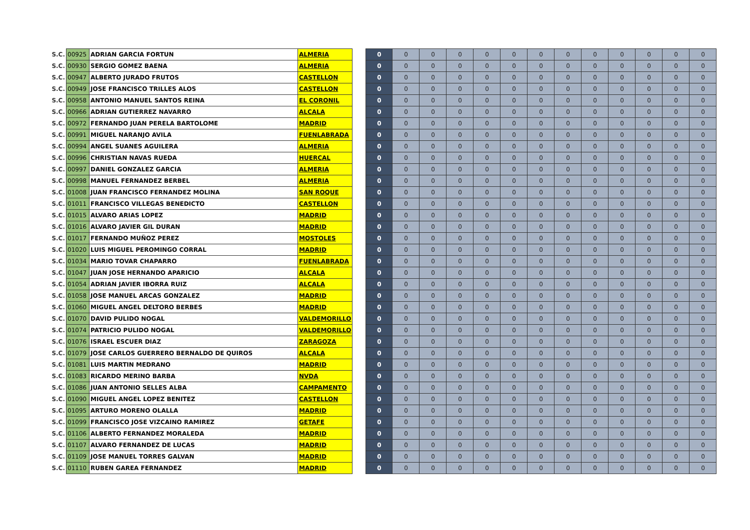| S.C. | 00925 | ADRIAN GARCIA FORTUN | ALMERIA | | 0 | 0 | 0 | 0 | 0 | 0 | 0 | 0 | 0 | 0 | 0 | 0 | 0 |
| S.C. | 00930 | SERGIO GOMEZ BAENA | ALMERIA | | 0 | 0 | 0 | 0 | 0 | 0 | 0 | 0 | 0 | 0 | 0 | 0 | 0 |
| S.C. | 00947 | ALBERTO JURADO FRUTOS | CASTELLON | | 0 | 0 | 0 | 0 | 0 | 0 | 0 | 0 | 0 | 0 | 0 | 0 | 0 |
| S.C. | 00949 | JOSE FRANCISCO TRILLES ALOS | CASTELLON | | 0 | 0 | 0 | 0 | 0 | 0 | 0 | 0 | 0 | 0 | 0 | 0 | 0 |
| S.C. | 00958 | ANTONIO MANUEL SANTOS REINA | EL CORONIL | | 0 | 0 | 0 | 0 | 0 | 0 | 0 | 0 | 0 | 0 | 0 | 0 | 0 |
| S.C. | 00966 | ADRIAN GUTIERREZ NAVARRO | ALCALA | | 0 | 0 | 0 | 0 | 0 | 0 | 0 | 0 | 0 | 0 | 0 | 0 | 0 |
| S.C. | 00972 | FERNANDO JUAN PERELA BARTOLOME | MADRID | | 0 | 0 | 0 | 0 | 0 | 0 | 0 | 0 | 0 | 0 | 0 | 0 | 0 |
| S.C. | 00991 | MIGUEL NARANJO AVILA | FUENLABRADA | | 0 | 0 | 0 | 0 | 0 | 0 | 0 | 0 | 0 | 0 | 0 | 0 | 0 |
| S.C. | 00994 | ANGEL SUANES AGUILERA | ALMERIA | | 0 | 0 | 0 | 0 | 0 | 0 | 0 | 0 | 0 | 0 | 0 | 0 | 0 |
| S.C. | 00996 | CHRISTIAN NAVAS RUEDA | HUERCAL | | 0 | 0 | 0 | 0 | 0 | 0 | 0 | 0 | 0 | 0 | 0 | 0 | 0 |
| S.C. | 00997 | DANIEL GONZALEZ GARCIA | ALMERIA | | 0 | 0 | 0 | 0 | 0 | 0 | 0 | 0 | 0 | 0 | 0 | 0 | 0 |
| S.C. | 00998 | MANUEL FERNANDEZ BERBEL | ALMERIA | | 0 | 0 | 0 | 0 | 0 | 0 | 0 | 0 | 0 | 0 | 0 | 0 | 0 |
| S.C. | 01008 | JUAN FRANCISCO FERNANDEZ MOLINA | SAN ROQUE | | 0 | 0 | 0 | 0 | 0 | 0 | 0 | 0 | 0 | 0 | 0 | 0 | 0 |
| S.C. | 01011 | FRANCISCO VILLEGAS BENEDICTO | CASTELLON | | 0 | 0 | 0 | 0 | 0 | 0 | 0 | 0 | 0 | 0 | 0 | 0 | 0 |
| S.C. | 01015 | ALVARO ARIAS LOPEZ | MADRID | | 0 | 0 | 0 | 0 | 0 | 0 | 0 | 0 | 0 | 0 | 0 | 0 | 0 |
| S.C. | 01016 | ALVARO JAVIER GIL DURAN | MADRID | | 0 | 0 | 0 | 0 | 0 | 0 | 0 | 0 | 0 | 0 | 0 | 0 | 0 |
| S.C. | 01017 | FERNANDO MUÑOZ PEREZ | MOSTOLES | | 0 | 0 | 0 | 0 | 0 | 0 | 0 | 0 | 0 | 0 | 0 | 0 | 0 |
| S.C. | 01020 | LUIS MIGUEL PEROMINGO CORRAL | MADRID | | 0 | 0 | 0 | 0 | 0 | 0 | 0 | 0 | 0 | 0 | 0 | 0 | 0 |
| S.C. | 01034 | MARIO TOVAR CHAPARRO | FUENLABRADA | | 0 | 0 | 0 | 0 | 0 | 0 | 0 | 0 | 0 | 0 | 0 | 0 | 0 |
| S.C. | 01047 | JUAN JOSE HERNANDO APARICIO | ALCALA | | 0 | 0 | 0 | 0 | 0 | 0 | 0 | 0 | 0 | 0 | 0 | 0 | 0 |
| S.C. | 01054 | ADRIAN JAVIER IBORRA RUIZ | ALCALA | | 0 | 0 | 0 | 0 | 0 | 0 | 0 | 0 | 0 | 0 | 0 | 0 | 0 |
| S.C. | 01058 | JOSE MANUEL ARCAS GONZALEZ | MADRID | | 0 | 0 | 0 | 0 | 0 | 0 | 0 | 0 | 0 | 0 | 0 | 0 | 0 |
| S.C. | 01060 | MIGUEL ANGEL DELTORO BERBES | MADRID | | 0 | 0 | 0 | 0 | 0 | 0 | 0 | 0 | 0 | 0 | 0 | 0 | 0 |
| S.C. | 01070 | DAVID PULIDO NOGAL | VALDEMORILLO | | 0 | 0 | 0 | 0 | 0 | 0 | 0 | 0 | 0 | 0 | 0 | 0 | 0 |
| S.C. | 01074 | PATRICIO PULIDO NOGAL | VALDEMORILLO | | 0 | 0 | 0 | 0 | 0 | 0 | 0 | 0 | 0 | 0 | 0 | 0 | 0 |
| S.C. | 01076 | ISRAEL ESCUER DIAZ | ZARAGOZA | | 0 | 0 | 0 | 0 | 0 | 0 | 0 | 0 | 0 | 0 | 0 | 0 | 0 |
| S.C. | 01079 | JOSE CARLOS GUERRERO BERNALDO DE QUIROS | ALCALA | | 0 | 0 | 0 | 0 | 0 | 0 | 0 | 0 | 0 | 0 | 0 | 0 | 0 |
| S.C. | 01081 | LUIS MARTIN MEDRANO | MADRID | | 0 | 0 | 0 | 0 | 0 | 0 | 0 | 0 | 0 | 0 | 0 | 0 | 0 |
| S.C. | 01083 | RICARDO MERINO BARBA | NVDA | | 0 | 0 | 0 | 0 | 0 | 0 | 0 | 0 | 0 | 0 | 0 | 0 | 0 |
| S.C. | 01086 | JUAN ANTONIO SELLES ALBA | CAMPAMENTO | | 0 | 0 | 0 | 0 | 0 | 0 | 0 | 0 | 0 | 0 | 0 | 0 | 0 |
| S.C. | 01090 | MIGUEL ANGEL LOPEZ BENITEZ | CASTELLON | | 0 | 0 | 0 | 0 | 0 | 0 | 0 | 0 | 0 | 0 | 0 | 0 | 0 |
| S.C. | 01095 | ARTURO MORENO OLALLA | MADRID | | 0 | 0 | 0 | 0 | 0 | 0 | 0 | 0 | 0 | 0 | 0 | 0 | 0 |
| S.C. | 01099 | FRANCISCO JOSE VIZCAINO RAMIREZ | GETAFE | | 0 | 0 | 0 | 0 | 0 | 0 | 0 | 0 | 0 | 0 | 0 | 0 | 0 |
| S.C. | 01106 | ALBERTO FERNANDEZ MORALEDA | MADRID | | 0 | 0 | 0 | 0 | 0 | 0 | 0 | 0 | 0 | 0 | 0 | 0 | 0 |
| S.C. | 01107 | ALVARO FERNANDEZ DE LUCAS | MADRID | | 0 | 0 | 0 | 0 | 0 | 0 | 0 | 0 | 0 | 0 | 0 | 0 | 0 |
| S.C. | 01109 | JOSE MANUEL TORRES GALVAN | MADRID | | 0 | 0 | 0 | 0 | 0 | 0 | 0 | 0 | 0 | 0 | 0 | 0 | 0 |
| S.C. | 01110 | RUBEN GAREA FERNANDEZ | MADRID | | 0 | 0 | 0 | 0 | 0 | 0 | 0 | 0 | 0 | 0 | 0 | 0 | 0 |